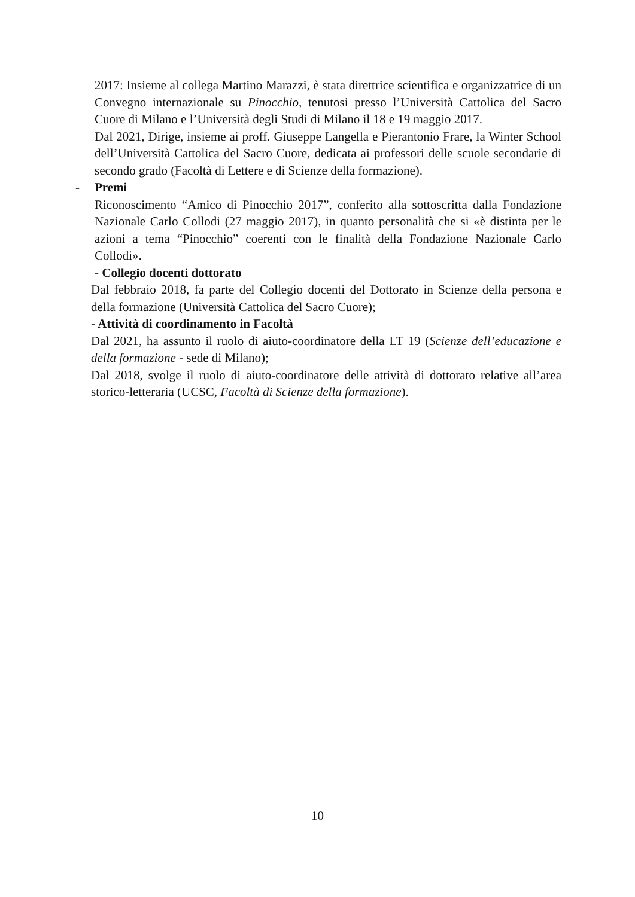2017: Insieme al collega Martino Marazzi, è stata direttrice scientifica e organizzatrice di un Convegno internazionale su Pinocchio, tenutosi presso l’Università Cattolica del Sacro Cuore di Milano e l’Università degli Studi di Milano il 18 e 19 maggio 2017.
Dal 2021, Dirige, insieme ai proff. Giuseppe Langella e Pierantonio Frare, la Winter School dell’Università Cattolica del Sacro Cuore, dedicata ai professori delle scuole secondarie di secondo grado (Facoltà di Lettere e di Scienze della formazione).
- Premi
Riconoscimento “Amico di Pinocchio 2017”, conferito alla sottoscritta dalla Fondazione Nazionale Carlo Collodi (27 maggio 2017), in quanto personalità che si «è distinta per le azioni a tema “Pinocchio” coerenti con le finalità della Fondazione Nazionale Carlo Collodi».
- Collegio docenti dottorato
Dal febbraio 2018, fa parte del Collegio docenti del Dottorato in Scienze della persona e della formazione (Università Cattolica del Sacro Cuore);
- Attività di coordinamento in Facoltà
Dal 2021, ha assunto il ruolo di aiuto-coordinatore della LT 19 (Scienze dell’educazione e della formazione - sede di Milano);
Dal 2018, svolge il ruolo di aiuto-coordinatore delle attività di dottorato relative all’area storico-letteraria (UCSC, Facoltà di Scienze della formazione).
10